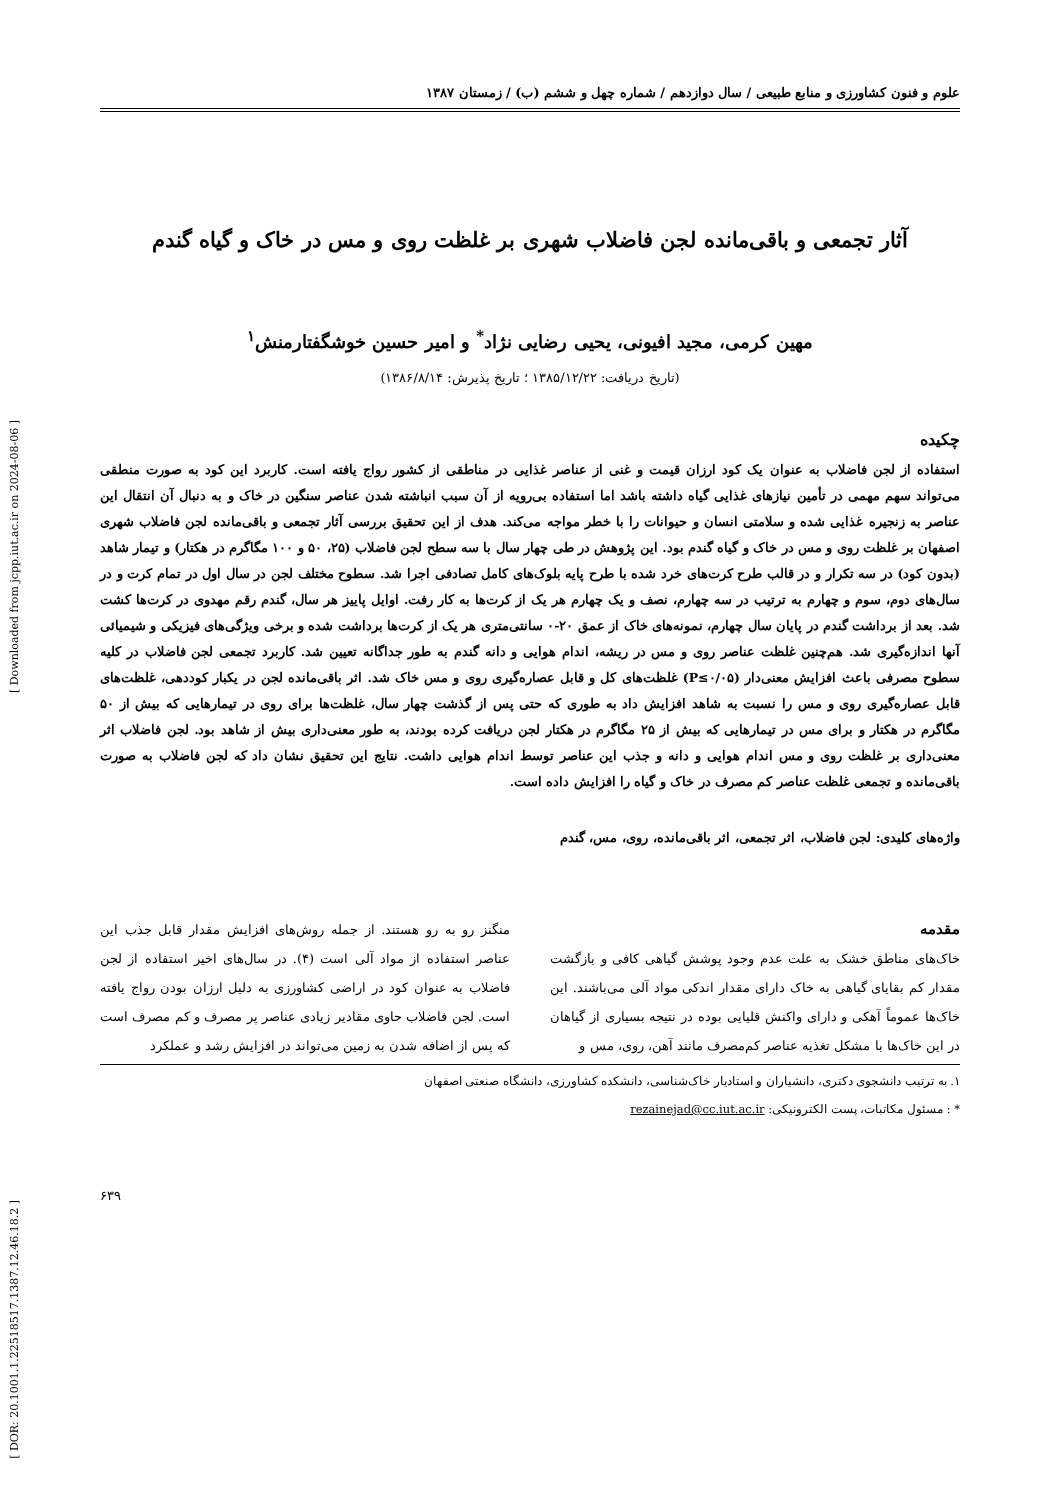[ Downloaded from jcpp.iut.ac.ir on 2024-08-06 ]
[ DOR: 20.1001.1.22518517.1387.12.46.18.2 ]
علوم و فنون کشاورزی و منابع طبیعی / سال دوازدهم / شماره چهل و ششم (ب) / زمستان ۱۳۸۷
آثار تجمعی و باقی‌مانده لجن فاضلاب شهری بر غلظت روی و مس در خاک و گیاه گندم
مهین کرمی، مجید افیونی، یحیی رضایی نژاد<sup>*</sup> و امیر حسین خوشگفتارمنش<sup>۱</sup>
(تاریخ دریافت: ۱۳۸۵/۱۲/۲۲ ؛ تاریخ پذیرش: ۱۳۸۶/۸/۱۴)
چکیده
استفاده از لجن فاضلاب به عنوان یک کود ارزان قیمت و غنی از عناصر غذایی در مناطقی از کشور رواج یافته است. کاربرد این کود به صورت منطقی می‌تواند سهم مهمی در تأمین نیازهای غذایی گیاه داشته باشد اما استفاده بی‌رویه از آن سبب انباشته شدن عناصر سنگین در خاک و به دنبال آن انتقال این عناصر به زنجیره غذایی شده و سلامتی انسان و حیوانات را با خطر مواجه می‌کند. هدف از این تحقیق بررسی آثار تجمعی و باقی‌مانده لجن فاضلاب شهری اصفهان بر غلظت روی و مس در خاک و گیاه گندم بود. این پژوهش در طی چهار سال با سه سطح لجن فاضلاب (۲۵، ۵۰ و ۱۰۰ مگاگرم در هکتار) و تیمار شاهد (بدون کود) در سه تکرار و در قالب طرح کرت‌های خرد شده با طرح پایه بلوک‌های کامل تصادفی اجرا شد. سطوح مختلف لجن در سال اول در تمام کرت و در سال‌های دوم، سوم و چهارم به ترتیب در سه چهارم، نصف و یک چهارم هر یک از کرت‌ها به کار رفت. اوایل پاییز هر سال، گندم رقم مهدوی در کرت‌ها کشت شد. بعد از برداشت گندم در پایان سال چهارم، نمونه‌های خاک از عمق ۲۰-۰ سانتی‌متری هر یک از کرت‌ها برداشت شده و برخی ویژگی‌های فیزیکی و شیمیائی آنها اندازه‌گیری شد. هم‌چنین غلظت عناصر روی و مس در ریشه، اندام هوایی و دانه گندم به طور جداگانه تعیین شد. کاربرد تجمعی لجن فاضلاب در کلیه سطوح مصرفی باعث افزایش معنی‌دار (P≤۰/۰۵) غلظت‌های کل و قابل عصاره‌گیری روی و مس خاک شد. اثر باقی‌مانده لجن در یکبار کوددهی، غلظت‌های قابل عصاره‌گیری روی و مس را نسبت به شاهد افزایش داد به طوری که حتی پس از گذشت چهار سال، غلظت‌ها برای روی در تیمارهایی که بیش از ۵۰ مگاگرم در هکتار و برای مس در تیمارهایی که بیش از ۲۵ مگاگرم در هکتار لجن دریافت کرده بودند، به طور معنی‌داری بیش از شاهد بود. لجن فاضلاب اثر معنی‌داری بر غلظت روی و مس اندام هوایی و دانه و جذب این عناصر توسط اندام هوایی داشت. نتایج این تحقیق نشان داد که لجن فاضلاب به صورت باقی‌مانده و تجمعی غلظت عناصر کم مصرف در خاک و گیاه را افزایش داده است.
واژه‌های کلیدی: لجن فاضلاب، اثر تجمعی، اثر باقی‌مانده، روی، مس، گندم
مقدمه
خاک‌های مناطق خشک به علت عدم وجود پوشش گیاهی کافی و بازگشت مقدار کم بقایای گیاهی به خاک دارای مقدار اندکی مواد آلی می‌باشند. این خاک‌ها عموماً آهکی و دارای واکنش قلیایی بوده در نتیجه بسیاری از گیاهان در این خاک‌ها با مشکل تغذیه عناصر کم‌مصرف مانند آهن، روی، مس و
منگنز رو به رو هستند. از جمله روش‌های افزایش مقدار قابل جذب این عناصر استفاده از مواد آلی است (۴). در سال‌های اخیر استفاده از لجن فاضلاب به عنوان کود در اراضی کشاورزی به دلیل ارزان بودن رواج یافته است. لجن فاضلاب حاوی مقادیر زیادی عناصر پر مصرف و کم مصرف است که پس از اضافه شدن به زمین می‌تواند در افزایش رشد و عملکرد
۱. به ترتیب دانشجوی دکتری، دانشیاران و استادیار خاک‌شناسی، دانشکده کشاورزی، دانشگاه صنعتی اصفهان
* : مسئول مکاتبات، پست الکترونیکی: rezainejad@cc.iut.ac.ir
۶۳۹